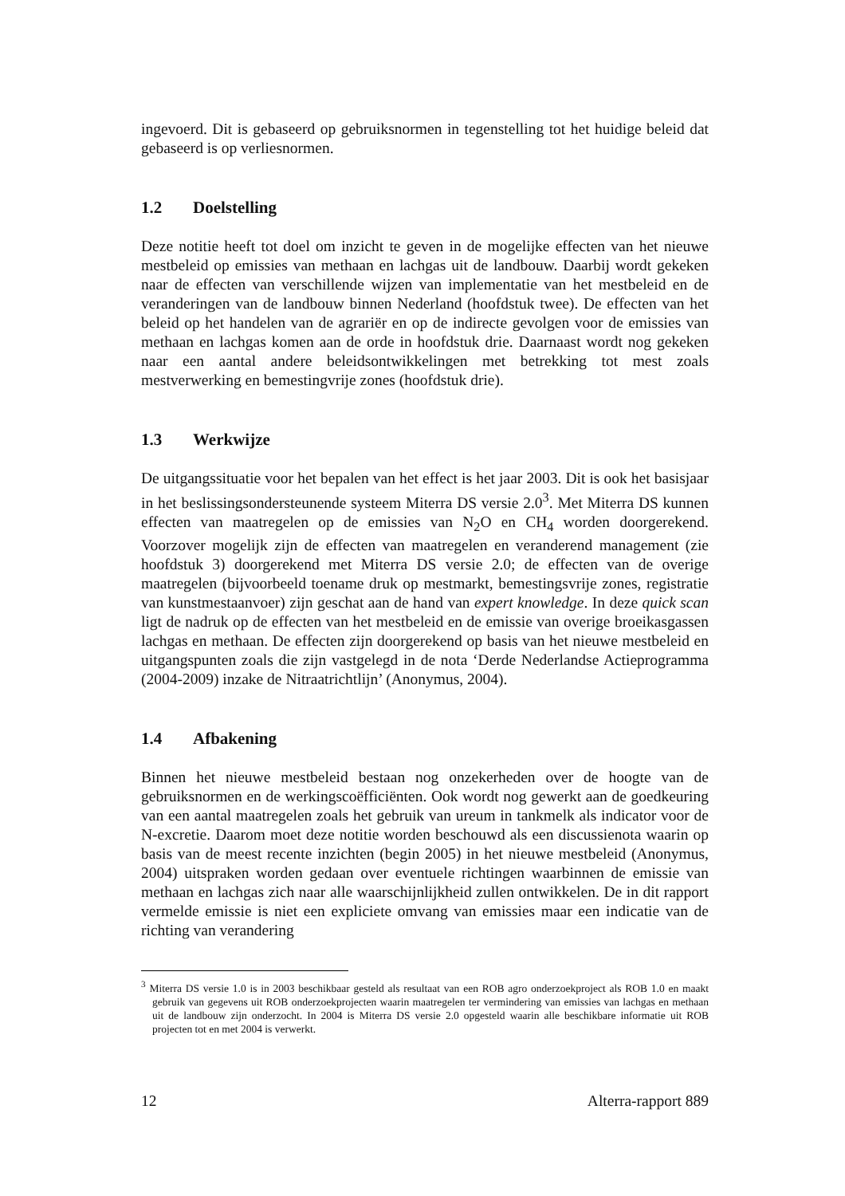ingevoerd. Dit is gebaseerd op gebruiksnormen in tegenstelling tot het huidige beleid dat gebaseerd is op verliesnormen.
1.2 Doelstelling
Deze notitie heeft tot doel om inzicht te geven in de mogelijke effecten van het nieuwe mestbeleid op emissies van methaan en lachgas uit de landbouw. Daarbij wordt gekeken naar de effecten van verschillende wijzen van implementatie van het mestbeleid en de veranderingen van de landbouw binnen Nederland (hoofdstuk twee). De effecten van het beleid op het handelen van de agrariër en op de indirecte gevolgen voor de emissies van methaan en lachgas komen aan de orde in hoofdstuk drie. Daarnaast wordt nog gekeken naar een aantal andere beleidsontwikkelingen met betrekking tot mest zoals mestverwerking en bemestingvrije zones (hoofdstuk drie).
1.3 Werkwijze
De uitgangssituatie voor het bepalen van het effect is het jaar 2003. Dit is ook het basisjaar in het beslissingsondersteunende systeem Miterra DS versie 2.0<sup>3</sup>. Met Miterra DS kunnen effecten van maatregelen op de emissies van N<sub>2</sub>O en CH<sub>4</sub> worden doorgerekend. Voorzover mogelijk zijn de effecten van maatregelen en veranderend management (zie hoofdstuk 3) doorgerekend met Miterra DS versie 2.0; de effecten van de overige maatregelen (bijvoorbeeld toename druk op mestmarkt, bemestingsvrije zones, registratie van kunstmestaanvoer) zijn geschat aan de hand van expert knowledge. In deze quick scan ligt de nadruk op de effecten van het mestbeleid en de emissie van overige broeikasgassen lachgas en methaan. De effecten zijn doorgerekend op basis van het nieuwe mestbeleid en uitgangspunten zoals die zijn vastgelegd in de nota ‘Derde Nederlandse Actieprogramma (2004-2009) inzake de Nitraatrichtlijn’ (Anonymus, 2004).
1.4 Afbakening
Binnen het nieuwe mestbeleid bestaan nog onzekerheden over de hoogte van de gebruiksnormen en de werkingscoëfficiënten. Ook wordt nog gewerkt aan de goedkeuring van een aantal maatregelen zoals het gebruik van ureum in tankmelk als indicator voor de N-excretie. Daarom moet deze notitie worden beschouwd als een discussienota waarin op basis van de meest recente inzichten (begin 2005) in het nieuwe mestbeleid (Anonymus, 2004) uitspraken worden gedaan over eventuele richtingen waarbinnen de emissie van methaan en lachgas zich naar alle waarschijnlijkheid zullen ontwikkelen. De in dit rapport vermelde emissie is niet een expliciete omvang van emissies maar een indicatie van de richting van verandering
<sup>3</sup> Miterra DS versie 1.0 is in 2003 beschikbaar gesteld als resultaat van een ROB agro onderzoekproject als ROB 1.0 en maakt gebruik van gegevens uit ROB onderzoekprojecten waarin maatregelen ter vermindering van emissies van lachgas en methaan uit de landbouw zijn onderzocht. In 2004 is Miterra DS versie 2.0 opgesteld waarin alle beschikbare informatie uit ROB projecten tot en met 2004 is verwerkt.
12 Alterra-rapport 889